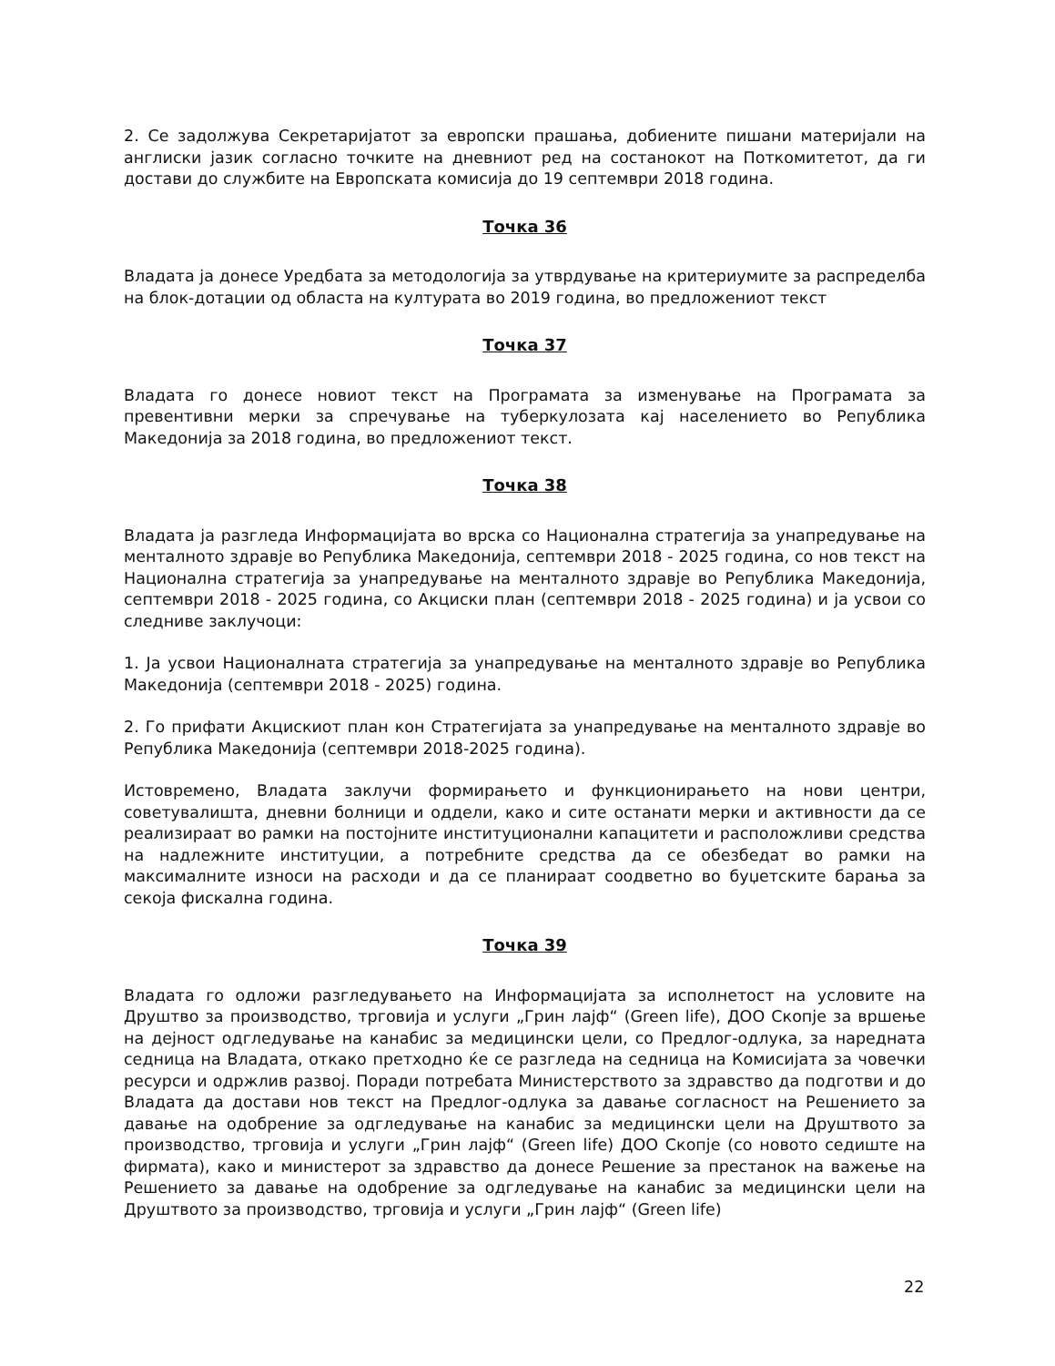2. Се задолжува Секретаријатот за европски прашања, добиените пишани материјали на англиски јазик согласно точките на дневниот ред на состанокот на Поткомитетот, да ги достави до службите на Европската комисија до 19 септември 2018 година.
Точка 36
Владата ја донесе Уредбата за методологија за утврдување на критериумите за распределба на блок-дотации од областа на културата во 2019 година, во предложениот текст
Точка 37
Владата го донесе новиот текст на Програмата за изменување на Програмата за превентивни мерки за спречување на туберкулозата кај населението во Република Македонија за 2018 година, во предложениот текст.
Точка 38
Владата ја разгледа Информацијата во врска со Национална стратегија за унапредување на менталното здравје во Република Македонија, септември 2018 - 2025 година, со нов текст на Национална стратегија за унапредување на менталното здравје во Република Македонија, септември 2018 - 2025 година, со Акциски план (септември 2018 - 2025 година) и ја усвои со следниве заклучоци:
1. Ја усвои Националната стратегија за унапредување на менталното здравје во Република Македонија (септември 2018 - 2025) година.
2. Го прифати Акцискиот план кон Стратегијата за унапредување на менталното здравје во Република Македонија (септември 2018-2025 година).
Истовремено, Владата заклучи формирањето и функционирањето на нови центри, советувалишта, дневни болници и оддели, како и сите останати мерки и активности да се реализираат во рамки на постојните институционални капацитети и расположливи средства на надлежните институции, а потребните средства да се обезбедат во рамки на максималните износи на расходи и да се планираат соодветно во буџетските барања за секоја фискална година.
Точка 39
Владата го одложи разгледувањето на Информацијата за исполнетост на условите на Друштво за производство, трговија и услуги „Грин лајф“ (Green life), ДОО Скопје за вршење на дејност одгледување на канабис за медицински цели, со Предлог-одлука, за наредната седница на Владата, откако претходно ќе се разгледа на седница на Комисијата за човечки ресурси и одржлив развој. Поради потребата Министерството за здравство да подготви и до Владата да достави нов текст на Предлог-одлука за давање согласност на Решението за давање на одобрение за одгледување на канабис за медицински цели на Друштвото за производство, трговија и услуги „Грин лајф“ (Green life) ДОО Скопје (со новото седиште на фирмата), како и министерот за здравство да донесе Решение за престанок на важење на Решението за давање на одобрение за одгледување на канабис за медицински цели на Друштвото за производство, трговија и услуги „Грин лајф“ (Green life)
22